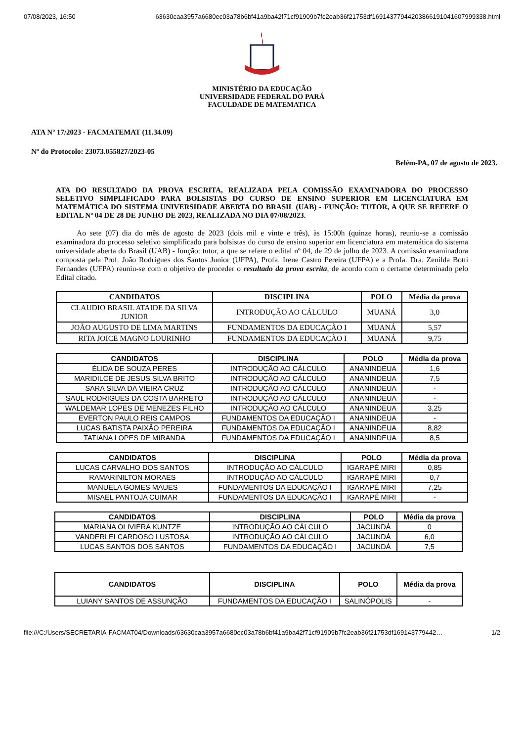07/08/2023, 16:50 63630caa3957a6680ec03a78b6bf41a9ba42f71cf91909b7fc2eab36f21753df16914377944203866191041607999338.html
MINISTÉRIO DA EDUCAÇÃO
UNIVERSIDADE FEDERAL DO PARÁ
FACULDADE DE MATEMATICA
ATA Nº 17/2023 - FACMATEMAT (11.34.09)
Nº do Protocolo: 23073.055827/2023-05
Belém-PA, 07 de agosto de 2023.
ATA DO RESULTADO DA PROVA ESCRITA, REALIZADA PELA COMISSÃO EXAMINADORA DO PROCESSO SELETIVO SIMPLIFICADO PARA BOLSISTAS DO CURSO DE ENSINO SUPERIOR EM LICENCIATURA EM MATEMÁTICA DO SISTEMA UNIVERSIDADE ABERTA DO BRASIL (UAB) - FUNÇÃO: TUTOR, A QUE SE REFERE O EDITAL Nº 04 DE 28 DE JUNHO DE 2023, REALIZADA NO DIA 07/08/2023.
Ao sete (07) dia do mês de agosto de 2023 (dois mil e vinte e três), às 15:00h (quinze horas), reuniu-se a comissão examinadora do processo seletivo simplificado para bolsistas do curso de ensino superior em licenciatura em matemática do sistema universidade aberta do Brasil (UAB) - função: tutor, a que se refere o edital nº 04, de 29 de julho de 2023. A comissão examinadora composta pela Prof. João Rodrigues dos Santos Junior (UFPA), Profa. Irene Castro Pereira (UFPA) e a Profa. Dra. Zenilda Botti Fernandes (UFPA) reuniu-se com o objetivo de proceder o resultado da prova escrita, de acordo com o certame determinado pelo Edital citado.
| CANDIDATOS | DISCIPLINA | POLO | Média da prova |
| --- | --- | --- | --- |
| CLAUDIO BRASIL ATAIDE DA SILVA JUNIOR | INTRODUÇÃO AO CÁLCULO | MUANÁ | 3,0 |
| JOÃO AUGUSTO DE LIMA MARTINS | FUNDAMENTOS DA EDUCAÇÃO I | MUANÁ | 5,57 |
| RITA JOICE MAGNO LOURINHO | FUNDAMENTOS DA EDUCAÇÃO I | MUANÁ | 9,75 |
| CANDIDATOS | DISCIPLINA | POLO | Média da prova |
| --- | --- | --- | --- |
| ÉLIDA DE SOUZA PERES | INTRODUÇÃO AO CÁLCULO | ANANINDEUA | 1,6 |
| MARIDILCE DE JESUS SILVA BRITO | INTRODUÇÃO AO CÁLCULO | ANANINDEUA | 7,5 |
| SARA SILVA DA VIEIRA CRUZ | INTRODUÇÃO AO CÁLCULO | ANANINDEUA | - |
| SAUL RODRIGUES DA COSTA BARRETO | INTRODUÇÃO AO CÁLCULO | ANANINDEUA | - |
| WALDEMAR LOPES DE MENEZES FILHO | INTRODUÇÃO AO CÁLCULO | ANANINDEUA | 3,25 |
| EVERTON PAULO REIS CAMPOS | FUNDAMENTOS DA EDUCAÇÃO I | ANANINDEUA | - |
| LUCAS BATISTA PAIXÃO PEREIRA | FUNDAMENTOS DA EDUCAÇÃO I | ANANINDEUA | 8,82 |
| TATIANA LOPES DE MIRANDA | FUNDAMENTOS DA EDUCAÇÃO I | ANANINDEUA | 8,5 |
| CANDIDATOS | DISCIPLINA | POLO | Média da prova |
| --- | --- | --- | --- |
| LUCAS CARVALHO DOS SANTOS | INTRODUÇÃO AO CÁLCULO | IGARAPÉ MIRI | 0,85 |
| RAMARINILTON MORAES | INTRODUÇÃO AO CÁLCULO | IGARAPÉ MIRI | 0,7 |
| MANUELA GOMES MAUES | FUNDAMENTOS DA EDUCAÇÃO I | IGARAPÉ MIRI | 7,25 |
| MISAEL PANTOJA CUIMAR | FUNDAMENTOS DA EDUCAÇÃO I | IGARAPÉ MIRI | - |
| CANDIDATOS | DISCIPLINA | POLO | Média da prova |
| --- | --- | --- | --- |
| MARIANA OLIVIERA KUNTZE | INTRODUÇÃO AO CÁLCULO | JACUNDÁ | 0 |
| VANDERLEI CARDOSO LUSTOSA | INTRODUÇÃO AO CÁLCULO | JACUNDÁ | 6,0 |
| LUCAS SANTOS DOS SANTOS | FUNDAMENTOS DA EDUCAÇÃO I | JACUNDÁ | 7,5 |
| CANDIDATOS | DISCIPLINA | POLO | Média da prova |
| --- | --- | --- | --- |
| LUIANY SANTOS DE ASSUNÇÃO | FUNDAMENTOS DA EDUCAÇÃO I | SALINÓPOLIS | - |
file:///C:/Users/SECRETARIA-FACMAT04/Downloads/63630caa3957a6680ec03a78b6bf41a9ba42f71cf91909b7fc2eab36f21753df169143779442… 1/2